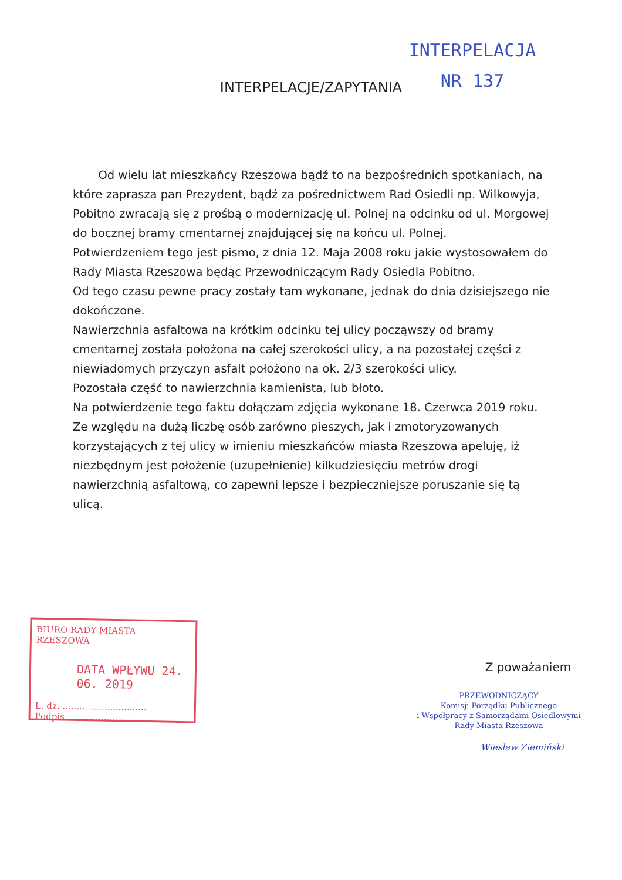INTERPELACJA
NR 137
INTERPELACJE/ZAPYTANIA
Od wielu lat mieszkańcy Rzeszowa bądź to na bezpośrednich spotkaniach, na które zaprasza pan Prezydent, bądź za pośrednictwem Rad Osiedli np. Wilkowyja, Pobitno zwracają się z prośbą o modernizację ul. Polnej na odcinku od ul. Morgowej do bocznej bramy cmentarnej znajdującej się na końcu ul. Polnej.
Potwierdzeniem tego jest pismo, z dnia 12. Maja 2008 roku jakie wystosowałem do Rady Miasta Rzeszowa będąc Przewodniczącym Rady Osiedla Pobitno.
Od tego czasu pewne pracy zostały tam wykonane, jednak do dnia dzisiejszego nie dokończone.
Nawierzchnia asfaltowa na krótkim odcinku tej ulicy począwszy od bramy cmentarnej została położona na całej szerokości ulicy, a na pozostałej części z niewiadomych przyczyn asfalt położono na ok. 2/3 szerokości ulicy.
Pozostała część to nawierzchnia kamienista, lub błoto.
Na potwierdzenie tego faktu dołączam zdjęcia wykonane 18. Czerwca 2019 roku.
Ze względu na dużą liczbę osób zarówno pieszych, jak i zmotoryzowanych korzystających z tej ulicy w imieniu mieszkańców miasta Rzeszowa apeluję, iż niezbędnym jest położenie (uzupełnienie) kilkudziesięciu metrów drogi nawierzchnią asfaltową, co zapewni lepsze i bezpieczniejsze poruszanie się tą ulicą.
BIURO RADY MIASTA RZESZOWA
DATA WPŁYWU 24. 06. 2019
L. dz. ..............................
Podpis ............................
Z poważaniem
PRZEWODNICZĄCY
Komisji Porządku Publicznego
i Współpracy z Samorządami Osiedlowymi
Rady Miasta Rzeszowa
Wiesław Ziemiński